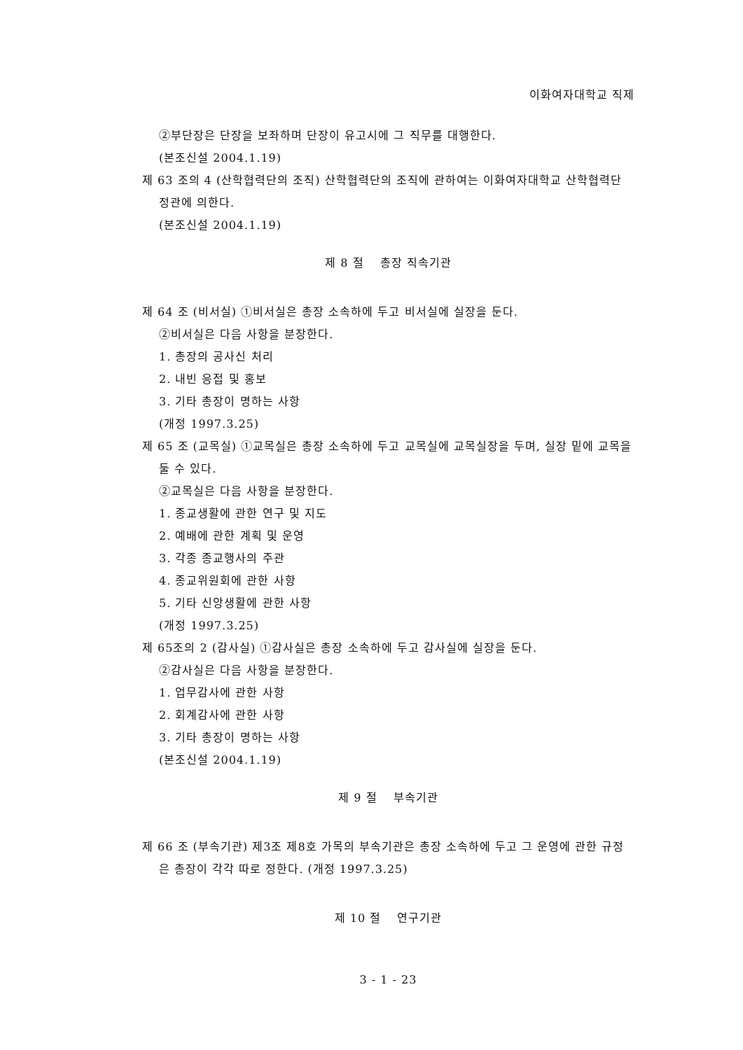이화여자대학교 직제
②부단장은 단장을 보좌하며 단장이 유고시에 그 직무를 대행한다.
(본조신설 2004.1.19)
제 63 조의 4 (산학협력단의 조직) 산학협력단의 조직에 관하여는 이화여자대학교 산학협력단 정관에 의한다.
(본조신설 2004.1.19)
제 8 절　 총장 직속기관
제 64 조 (비서실) ①비서실은 총장 소속하에 두고 비서실에 실장을 둔다.
②비서실은 다음 사항을 분장한다.
1. 총장의 공사신 처리
2. 내빈 응접 및 홍보
3. 기타 총장이 명하는 사항
(개정 1997.3.25)
제 65 조 (교목실) ①교목실은 총장 소속하에 두고 교목실에 교목실장을 두며, 실장 밑에 교목을 둘 수 있다.
②교목실은 다음 사항을 분장한다.
1. 종교생활에 관한 연구 및 지도
2. 예배에 관한 계획 및 운영
3. 각종 종교행사의 주관
4. 종교위원회에 관한 사항
5. 기타 신앙생활에 관한 사항
(개정 1997.3.25)
제 65조의 2 (감사실) ①감사실은 총장 소속하에 두고 감사실에 실장을 둔다.
②감사실은 다음 사항을 분장한다.
1. 업무감사에 관한 사항
2. 회계감사에 관한 사항
3. 기타 총장이 명하는 사항
(본조신설 2004.1.19)
제 9 절　 부속기관
제 66 조 (부속기관) 제3조 제8호 가목의 부속기관은 총장 소속하에 두고 그 운영에 관한 규정은 총장이 각각 따로 정한다. (개정 1997.3.25)
제 10 절　 연구기관
3 - 1 - 23